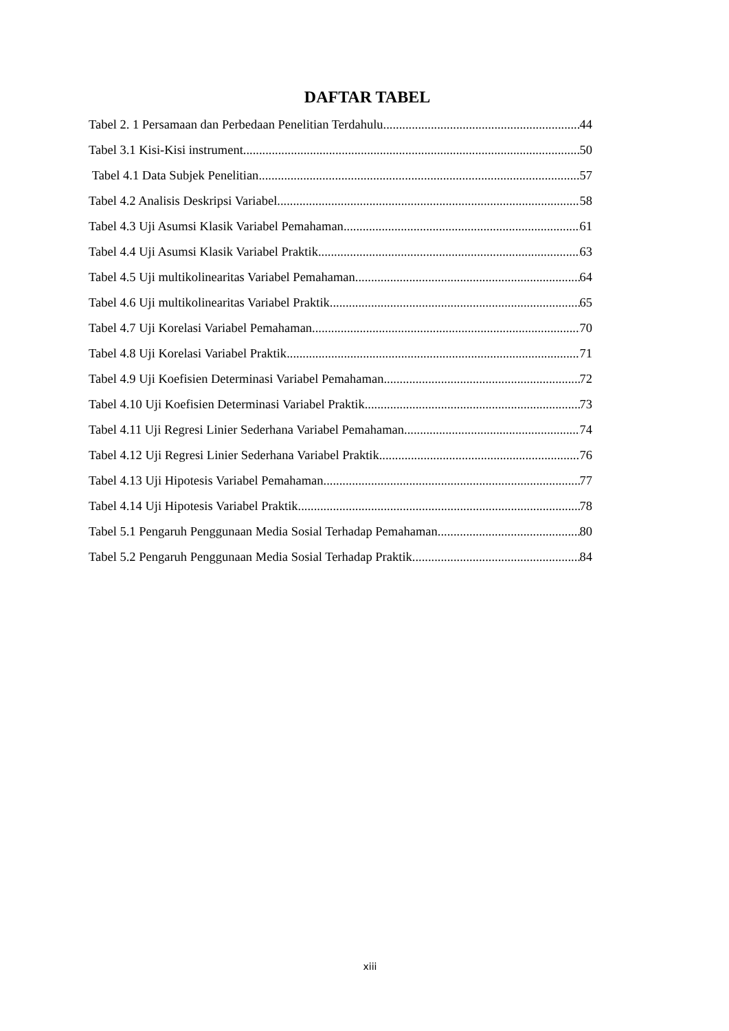DAFTAR TABEL
Tabel 2. 1 Persamaan dan Perbedaan Penelitian Terdahulu 44
Tabel 3.1 Kisi-Kisi instrument 50
Tabel 4.1 Data Subjek Penelitian 57
Tabel 4.2 Analisis Deskripsi Variabel 58
Tabel 4.3 Uji Asumsi Klasik Variabel Pemahaman 61
Tabel 4.4 Uji Asumsi Klasik Variabel Praktik 63
Tabel 4.5 Uji multikolinearitas Variabel Pemahaman 64
Tabel 4.6 Uji multikolinearitas Variabel Praktik 65
Tabel 4.7 Uji Korelasi Variabel Pemahaman 70
Tabel 4.8 Uji Korelasi Variabel Praktik 71
Tabel 4.9 Uji Koefisien Determinasi Variabel Pemahaman 72
Tabel 4.10 Uji Koefisien Determinasi Variabel Praktik 73
Tabel 4.11 Uji Regresi Linier Sederhana Variabel Pemahaman 74
Tabel 4.12 Uji Regresi Linier Sederhana Variabel Praktik 76
Tabel 4.13 Uji Hipotesis Variabel Pemahaman 77
Tabel 4.14 Uji Hipotesis Variabel Praktik 78
Tabel 5.1 Pengaruh Penggunaan Media Sosial Terhadap Pemahaman 80
Tabel 5.2 Pengaruh Penggunaan Media Sosial Terhadap Praktik 84
xiii